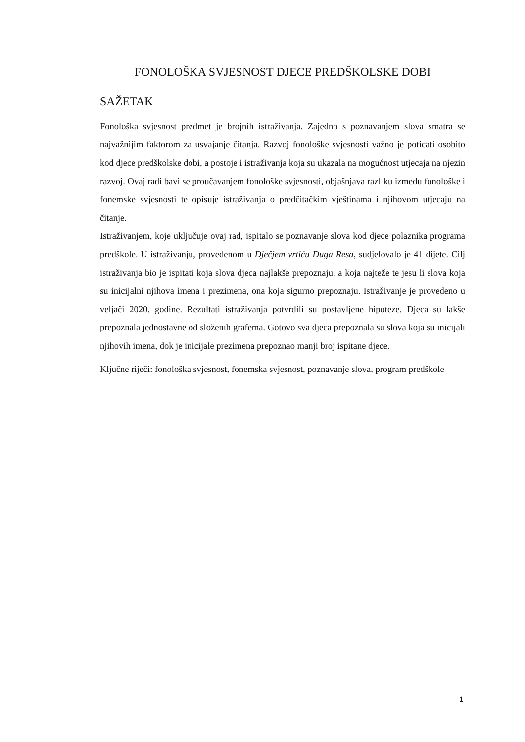FONOLOŠKA SVJESNOST DJECE PREDŠKOLSKE DOBI
SAŽETAK
Fonološka svjesnost predmet je brojnih istraživanja. Zajedno s poznavanjem slova smatra se najvažnijim faktorom za usvajanje čitanja. Razvoj fonološke svjesnosti važno je poticati osobito kod djece predškolske dobi, a postoje i istraživanja koja su ukazala na mogućnost utjecaja na njezin razvoj. Ovaj radi bavi se proučavanjem fonološke svjesnosti, objašnjava razliku između fonološke i fonemske svjesnosti te opisuje istraživanja o predčitačkim vještinama i njihovom utjecaju na čitanje.
Istraživanjem, koje uključuje ovaj rad, ispitalo se poznavanje slova kod djece polaznika programa predškole. U istraživanju, provedenom u Dječjem vrtiću Duga Resa, sudjelovalo je 41 dijete. Cilj istraživanja bio je ispitati koja slova djeca najlakše prepoznaju, a koja najteže te jesu li slova koja su inicijalni njihova imena i prezimena, ona koja sigurno prepoznaju. Istraživanje je provedeno u veljači 2020. godine. Rezultati istraživanja potvrdili su postavljene hipoteze. Djeca su lakše prepoznala jednostavne od složenih grafema. Gotovo sva djeca prepoznala su slova koja su inicijali njihovih imena, dok je inicijale prezimena prepoznao manji broj ispitane djece.
Ključne riječi: fonološka svjesnost, fonemska svjesnost, poznavanje slova, program predškole
1